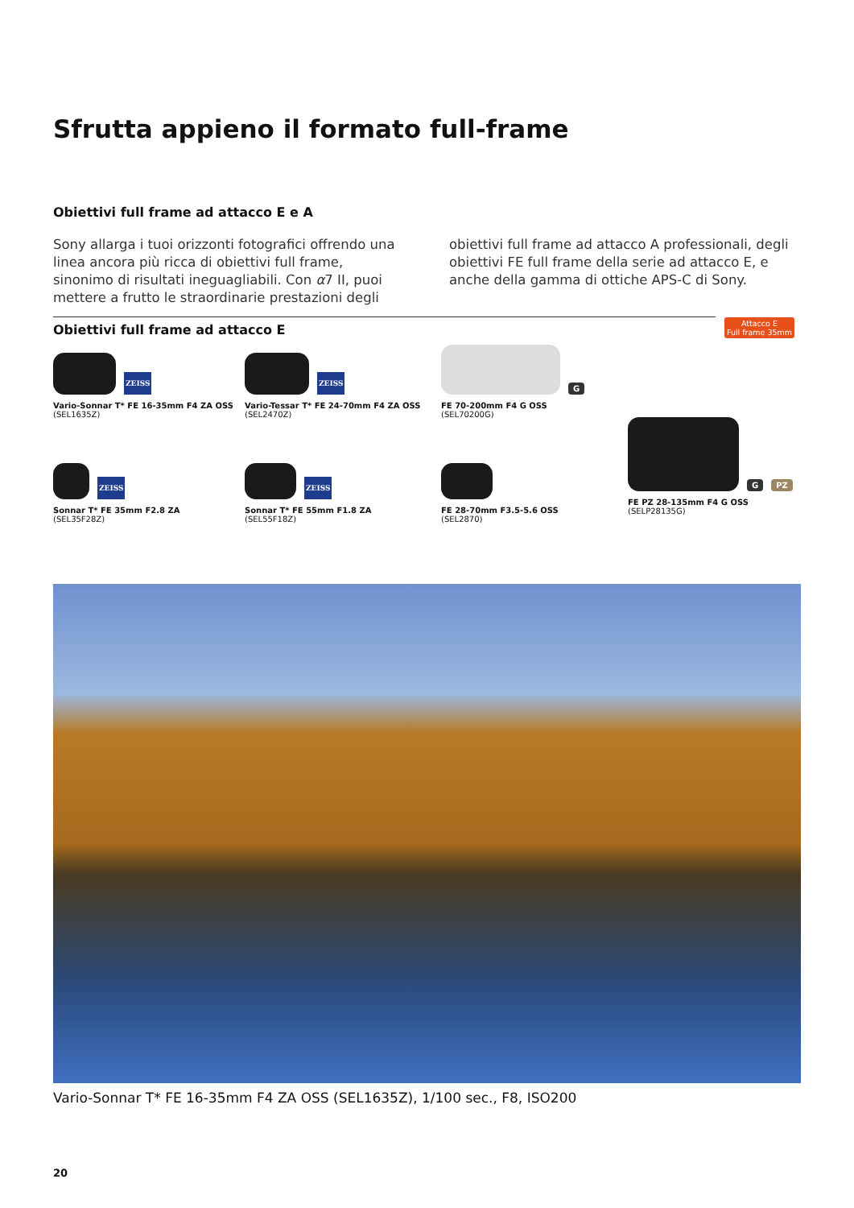Sfrutta appieno il formato full-frame
Obiettivi full frame ad attacco E e A
Sony allarga i tuoi orizzonti fotografici offrendo una linea ancora più ricca di obiettivi full frame, sinonimo di risultati ineguagliabili. Con α7 II, puoi mettere a frutto le straordinarie prestazioni degli obiettivi full frame ad attacco A professionali, degli obiettivi FE full frame della serie ad attacco E, e anche della gamma di ottiche APS-C di Sony.
Obiettivi full frame ad attacco E
Attacco E
Full frame 35mm
ZEISS
Vario-Sonnar T* FE 16-35mm F4 ZA OSS
(SEL1635Z)
ZEISS
Vario-Tessar T* FE 24-70mm F4 ZA OSS
(SEL2470Z)
G
FE 70-200mm F4 G OSS
(SEL70200G)
ZEISS
Sonnar T* FE 35mm F2.8 ZA
(SEL35F28Z)
ZEISS
Sonnar T* FE 55mm F1.8 ZA
(SEL55F18Z)
FE 28-70mm F3.5-5.6 OSS
(SEL2870)
G PZ
FE PZ 28-135mm F4 G OSS
(SELP28135G)
Vario-Sonnar T* FE 16-35mm F4 ZA OSS (SEL1635Z), 1/100 sec., F8, ISO200
20